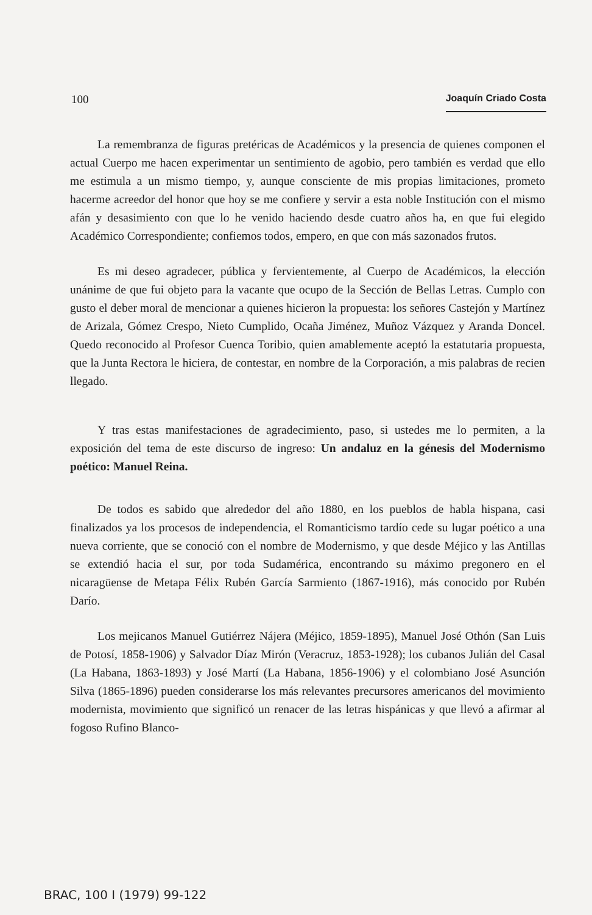100 Joaquín Criado Costa
La remembranza de figuras pretéricas de Académicos y la presencia de quienes componen el actual Cuerpo me hacen experimentar un sentimiento de agobio, pero también es verdad que ello me estimula a un mismo tiempo, y, aunque consciente de mis propias limitaciones, prometo hacerme acreedor del honor que hoy se me confiere y servir a esta noble Institución con el mismo afán y desasimiento con que lo he venido haciendo desde cuatro años ha, en que fui elegido Académico Correspondiente; confiemos todos, empero, en que con más sazonados frutos.
Es mi deseo agradecer, pública y fervientemente, al Cuerpo de Académicos, la elección unánime de que fui objeto para la vacante que ocupo de la Sección de Bellas Letras. Cumplo con gusto el deber moral de mencionar a quienes hicieron la propuesta: los señores Castejón y Martínez de Arizala, Gómez Crespo, Nieto Cumplido, Ocaña Jiménez, Muñoz Vázquez y Aranda Doncel. Quedo reconocido al Profesor Cuenca Toribio, quien amablemente aceptó la estatutaria propuesta, que la Junta Rectora le hiciera, de contestar, en nombre de la Corporación, a mis palabras de recien llegado.
Y tras estas manifestaciones de agradecimiento, paso, si ustedes me lo permiten, a la exposición del tema de este discurso de ingreso: Un andaluz en la génesis del Modernismo poético: Manuel Reina.
De todos es sabido que alrededor del año 1880, en los pueblos de habla hispana, casi finalizados ya los procesos de independencia, el Romanticismo tardío cede su lugar poético a una nueva corriente, que se conoció con el nombre de Modernismo, y que desde Méjico y las Antillas se extendió hacia el sur, por toda Sudamérica, encontrando su máximo pregonero en el nicaragüense de Metapa Félix Rubén García Sarmiento (1867-1916), más conocido por Rubén Darío.
Los mejicanos Manuel Gutiérrez Nájera (Méjico, 1859-1895), Manuel José Othón (San Luis de Potosí, 1858-1906) y Salvador Díaz Mirón (Veracruz, 1853-1928); los cubanos Julián del Casal (La Habana, 1863-1893) y José Martí (La Habana, 1856-1906) y el colombiano José Asunción Silva (1865-1896) pueden considerarse los más relevantes precursores americanos del movimiento modernista, movimiento que significó un renacer de las letras hispánicas y que llevó a afirmar al fogoso Rufino Blanco-
BRAC, 100 I (1979) 99-122